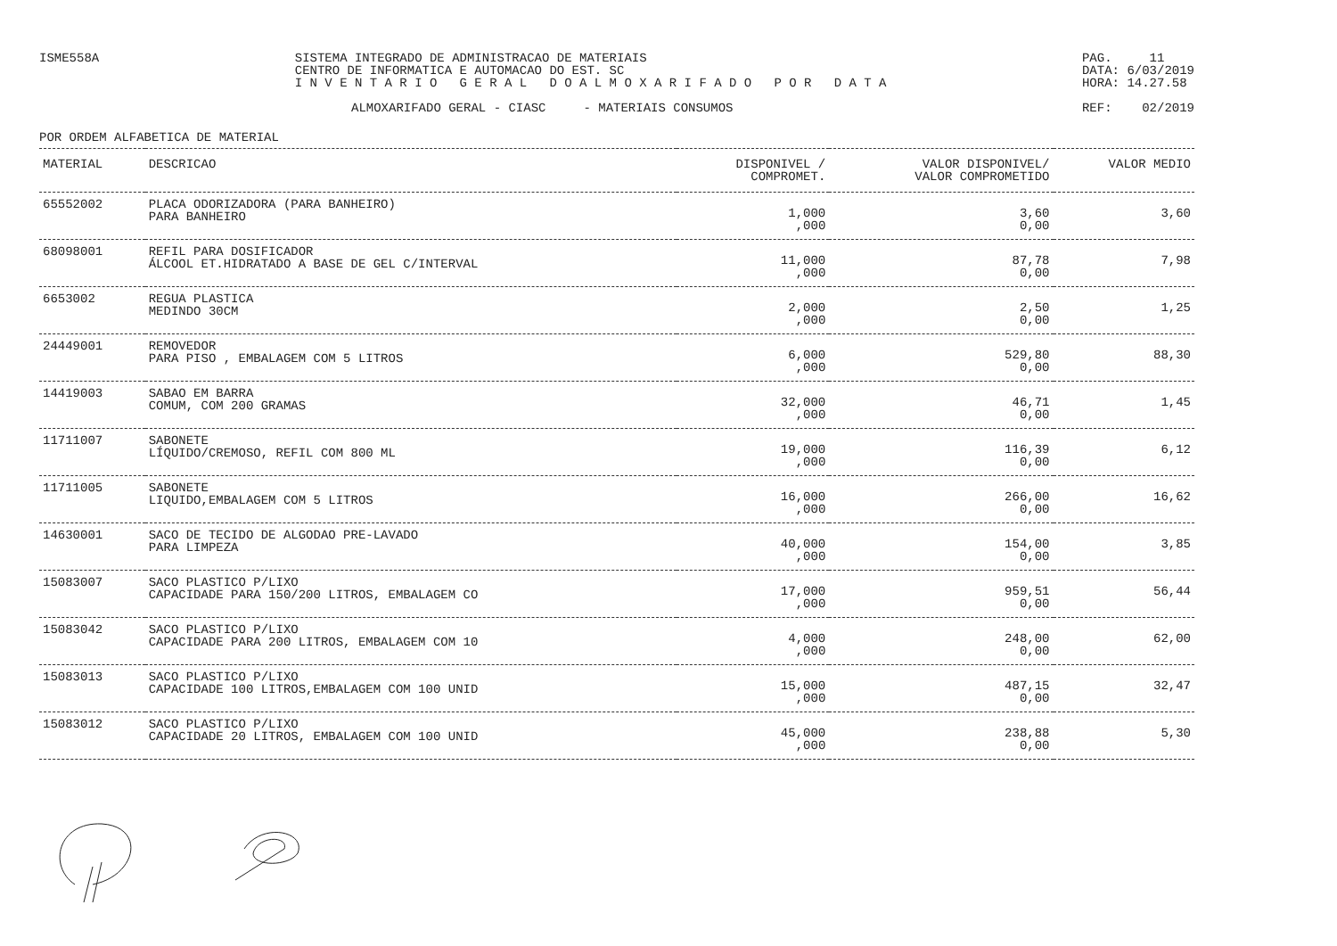ISME558A SISTEMA INTEGRADO DE ADMINISTRACAO DE MATERIAIS
CENTRO DE INFORMATICA E AUTOMACAO DO EST. SC
I N V E N T A R I O G E R A L D O A L M O X A R I F A D O P O R D A T A
PAG. 11
DATA: 6/03/2019
HORA: 14.27.58
ALMOXARIFADO GERAL - CIASC - MATERIAIS CONSUMOS
REF: 02/2019
POR ORDEM ALFABETICA DE MATERIAL
| MATERIAL | DESCRICAO | DISPONIVEL / COMPROMET. | VALOR DISPONIVEL/ VALOR COMPROMETIDO | VALOR MEDIO |
| --- | --- | --- | --- | --- |
| 65552002 | PLACA ODORIZADORA (PARA BANHEIRO) PARA BANHEIRO | 1,000 ,000 | 3,60 0,00 | 3,60 |
| 68098001 | REFIL PARA DOSIFICADOR ÁLCOOL ET.HIDRATADO A BASE DE GEL C/INTERVAL | 11,000 ,000 | 87,78 0,00 | 7,98 |
| 6653002 | REGUA PLASTICA MEDINDO 30CM | 2,000 ,000 | 2,50 0,00 | 1,25 |
| 24449001 | REMOVEDOR PARA PISO , EMBALAGEM COM 5 LITROS | 6,000 ,000 | 529,80 0,00 | 88,30 |
| 14419003 | SABAO EM BARRA COMUM, COM 200 GRAMAS | 32,000 ,000 | 46,71 0,00 | 1,45 |
| 11711007 | SABONETE LÍQUIDO/CREMOSO, REFIL COM 800 ML | 19,000 ,000 | 116,39 0,00 | 6,12 |
| 11711005 | SABONETE LIQUIDO,EMBALAGEM COM 5 LITROS | 16,000 ,000 | 266,00 0,00 | 16,62 |
| 14630001 | SACO DE TECIDO DE ALGODAO PRE-LAVADO PARA LIMPEZA | 40,000 ,000 | 154,00 0,00 | 3,85 |
| 15083007 | SACO PLASTICO P/LIXO CAPACIDADE PARA 150/200 LITROS, EMBALAGEM CO | 17,000 ,000 | 959,51 0,00 | 56,44 |
| 15083042 | SACO PLASTICO P/LIXO CAPACIDADE PARA 200 LITROS, EMBALAGEM COM 10 | 4,000 ,000 | 248,00 0,00 | 62,00 |
| 15083013 | SACO PLASTICO P/LIXO CAPACIDADE 100 LITROS,EMBALAGEM COM 100 UNID | 15,000 ,000 | 487,15 0,00 | 32,47 |
| 15083012 | SACO PLASTICO P/LIXO CAPACIDADE 20 LITROS, EMBALAGEM COM 100 UNID | 45,000 ,000 | 238,88 0,00 | 5,30 |